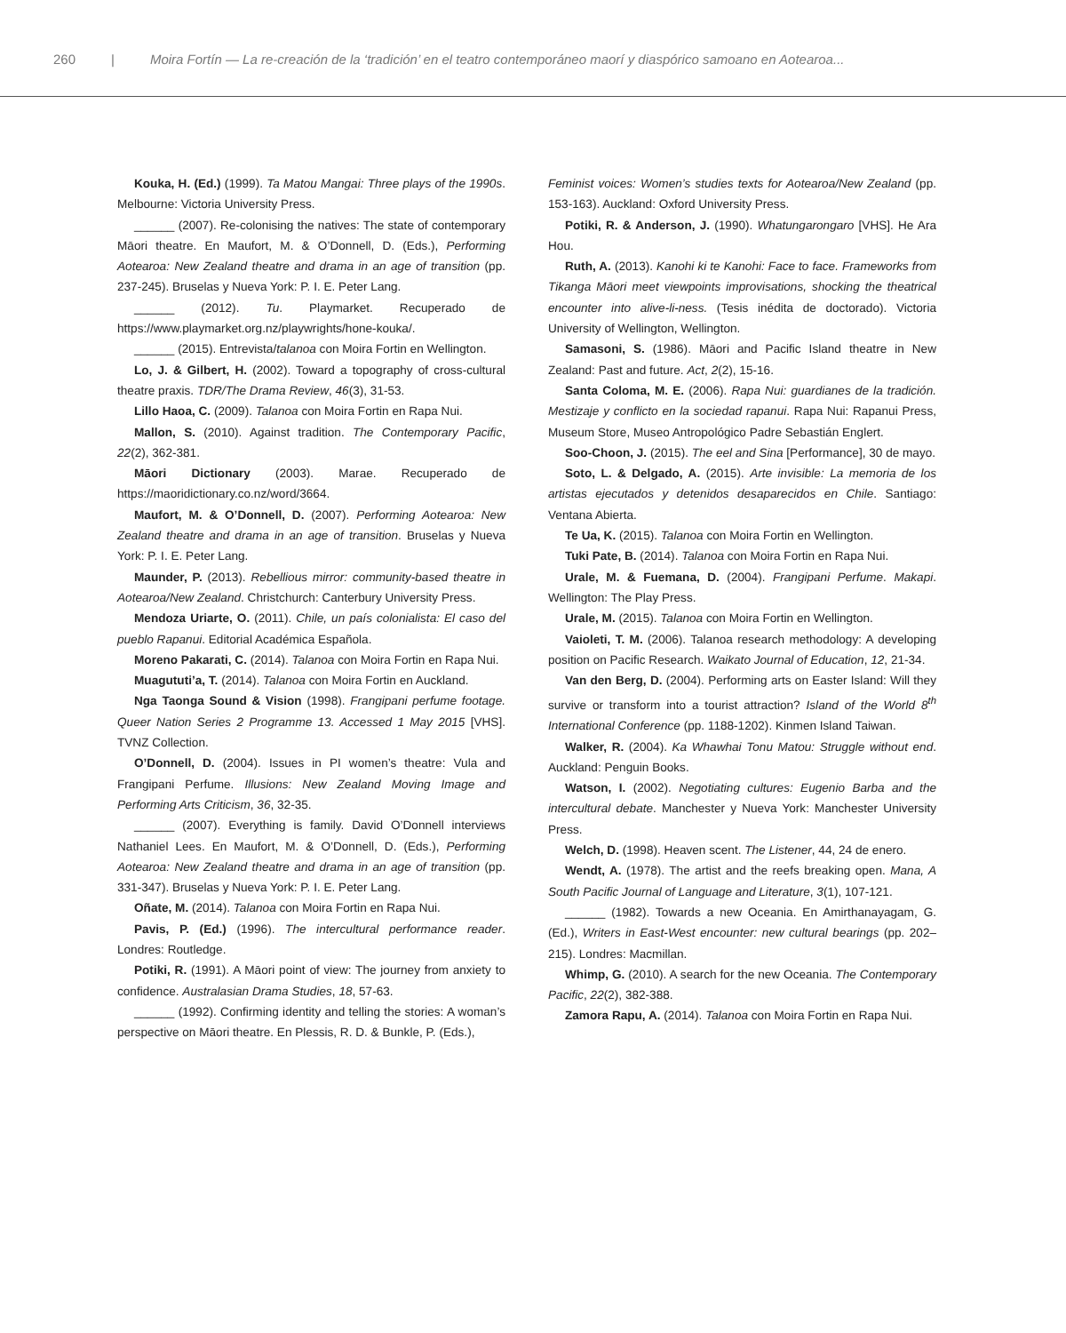260 | Moira Fortín — La re-creación de la ‘tradición’ en el teatro contemporáneo maorí y diaspórico samoano en Aotearoa...
Kouka, H. (Ed.) (1999). Ta Matou Mangai: Three plays of the 1990s. Melbourne: Victoria University Press.
______ (2007). Re-colonising the natives: The state of contemporary Māori theatre. En Maufort, M. & O’Donnell, D. (Eds.), Performing Aotearoa: New Zealand theatre and drama in an age of transition (pp. 237-245). Bruselas y Nueva York: P. I. E. Peter Lang.
______ (2012). Tu. Playmarket. Recuperado de https://www.playmarket.org.nz/playwrights/hone-kouka/.
______ (2015). Entrevista/talanoa con Moira Fortin en Wellington.
Lo, J. & Gilbert, H. (2002). Toward a topography of cross-cultural theatre praxis. TDR/The Drama Review, 46(3), 31-53.
Lillo Haoa, C. (2009). Talanoa con Moira Fortin en Rapa Nui.
Mallon, S. (2010). Against tradition. The Contemporary Pacific, 22(2), 362-381.
Māori Dictionary (2003). Marae. Recuperado de https://maoridictionary.co.nz/word/3664.
Maufort, M. & O’Donnell, D. (2007). Performing Aotearoa: New Zealand theatre and drama in an age of transition. Bruselas y Nueva York: P. I. E. Peter Lang.
Maunder, P. (2013). Rebellious mirror: community-based theatre in Aotearoa/New Zealand. Christchurch: Canterbury University Press.
Mendoza Uriarte, O. (2011). Chile, un país colonialista: El caso del pueblo Rapanui. Editorial Académica Española.
Moreno Pakarati, C. (2014). Talanoa con Moira Fortin en Rapa Nui.
Muagututi’a, T. (2014). Talanoa con Moira Fortin en Auckland.
Nga Taonga Sound & Vision (1998). Frangipani perfume footage. Queer Nation Series 2 Programme 13. Accessed 1 May 2015 [VHS]. TVNZ Collection.
O’Donnell, D. (2004). Issues in PI women’s theatre: Vula and Frangipani Perfume. Illusions: New Zealand Moving Image and Performing Arts Criticism, 36, 32-35.
______ (2007). Everything is family. David O’Donnell interviews Nathaniel Lees. En Maufort, M. & O’Donnell, D. (Eds.), Performing Aotearoa: New Zealand theatre and drama in an age of transition (pp. 331-347). Bruselas y Nueva York: P. I. E. Peter Lang.
Oñate, M. (2014). Talanoa con Moira Fortin en Rapa Nui.
Pavis, P. (Ed.) (1996). The intercultural performance reader. Londres: Routledge.
Potiki, R. (1991). A Māori point of view: The journey from anxiety to confidence. Australasian Drama Studies, 18, 57-63.
______ (1992). Confirming identity and telling the stories: A woman’s perspective on Māori theatre. En Plessis, R. D. & Bunkle, P. (Eds.),
Feminist voices: Women’s studies texts for Aotearoa/New Zealand (pp. 153-163). Auckland: Oxford University Press.
Potiki, R. & Anderson, J. (1990). Whatungarongaro [VHS]. He Ara Hou.
Ruth, A. (2013). Kanohi ki te Kanohi: Face to face. Frameworks from Tikanga Māori meet viewpoints improvisations, shocking the theatrical encounter into alive-li-ness. (Tesis inédita de doctorado). Victoria University of Wellington, Wellington.
Samasoni, S. (1986). Māori and Pacific Island theatre in New Zealand: Past and future. Act, 2(2), 15-16.
Santa Coloma, M. E. (2006). Rapa Nui: guardianes de la tradición. Mestizaje y conflicto en la sociedad rapanui. Rapa Nui: Rapanui Press, Museum Store, Museo Antropológico Padre Sebastián Englert.
Soo-Choon, J. (2015). The eel and Sina [Performance], 30 de mayo.
Soto, L. & Delgado, A. (2015). Arte invisible: La memoria de los artistas ejecutados y detenidos desaparecidos en Chile. Santiago: Ventana Abierta.
Te Ua, K. (2015). Talanoa con Moira Fortin en Wellington.
Tuki Pate, B. (2014). Talanoa con Moira Fortin en Rapa Nui.
Urale, M. & Fuemana, D. (2004). Frangipani Perfume. Makapi. Wellington: The Play Press.
Urale, M. (2015). Talanoa con Moira Fortin en Wellington.
Vaioleti, T. M. (2006). Talanoa research methodology: A developing position on Pacific Research. Waikato Journal of Education, 12, 21-34.
Van den Berg, D. (2004). Performing arts on Easter Island: Will they survive or transform into a tourist attraction? Island of the World 8<sup>th</sup> International Conference (pp. 1188-1202). Kinmen Island Taiwan.
Walker, R. (2004). Ka Whawhai Tonu Matou: Struggle without end. Auckland: Penguin Books.
Watson, I. (2002). Negotiating cultures: Eugenio Barba and the intercultural debate. Manchester y Nueva York: Manchester University Press.
Welch, D. (1998). Heaven scent. The Listener, 44, 24 de enero.
Wendt, A. (1978). The artist and the reefs breaking open. Mana, A South Pacific Journal of Language and Literature, 3(1), 107-121.
______ (1982). Towards a new Oceania. En Amirthanayagam, G. (Ed.), Writers in East-West encounter: new cultural bearings (pp. 202–215). Londres: Macmillan.
Whimp, G. (2010). A search for the new Oceania. The Contemporary Pacific, 22(2), 382-388.
Zamora Rapu, A. (2014). Talanoa con Moira Fortin en Rapa Nui.